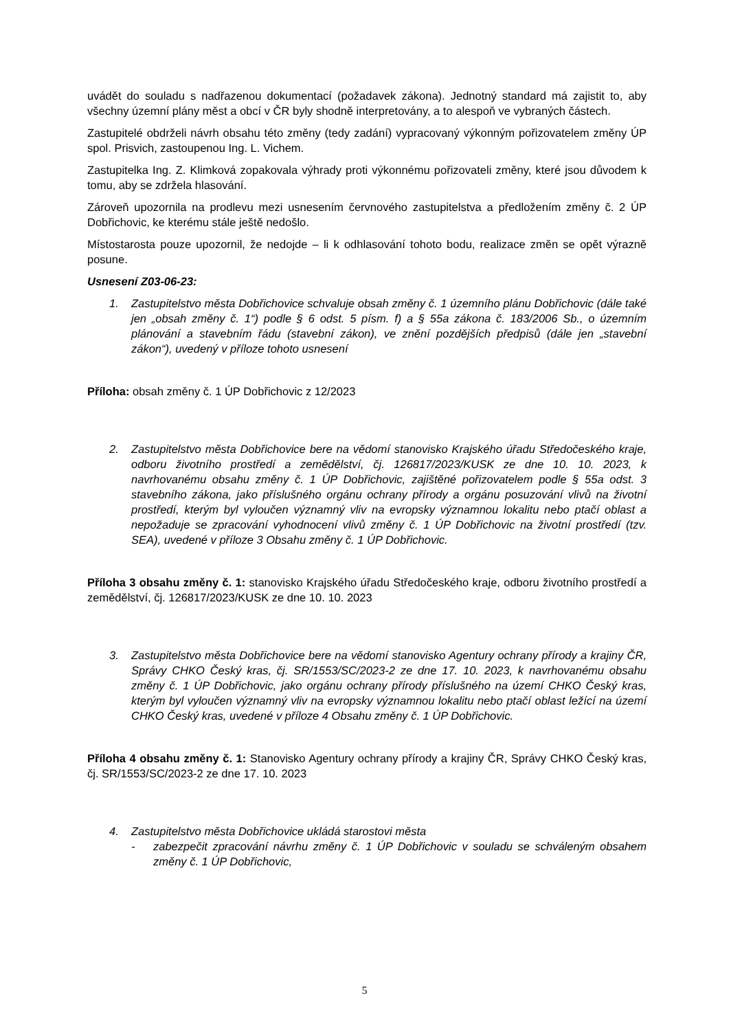uvádět do souladu s nadřazenou dokumentací (požadavek zákona). Jednotný standard má zajistit to, aby všechny územní plány měst a obcí v ČR byly shodně interpretovány, a to alespoň ve vybraných částech.
Zastupitelé obdrželi návrh obsahu této změny (tedy zadání) vypracovaný výkonným pořizovatelem změny ÚP spol. Prisvich, zastoupenou Ing. L. Vichem.
Zastupitelka Ing. Z. Klimková zopakovala výhrady proti výkonnému pořizovateli změny, které jsou důvodem k tomu, aby se zdržela hlasování.
Zároveň upozornila na prodlevu mezi usnesením červnového zastupitelstva a předložením změny č. 2 ÚP Dobřichovic, ke kterému stále ještě nedošlo.
Místostarosta pouze upozornil, že nedojde – li k odhlasování tohoto bodu, realizace změn se opět výrazně posune.
Usnesení Z03-06-23:
1. Zastupitelstvo města Dobřichovice schvaluje obsah změny č. 1 územního plánu Dobřichovic (dále také jen „obsah změny č. 1“) podle § 6 odst. 5 písm. f) a § 55a zákona č. 183/2006 Sb., o územním plánování a stavebním řádu (stavební zákon), ve znění pozdějších předpisů (dále jen „stavební zákon“), uvedený v příloze tohoto usnesení
Příloha: obsah změny č. 1 ÚP Dobřichovic z 12/2023
2. Zastupitelstvo města Dobřichovice bere na vědomí stanovisko Krajského úřadu Středočeského kraje, odboru životního prostředí a zemědělství, čj. 126817/2023/KUSK ze dne 10. 10. 2023, k navrhovanému obsahu změny č. 1 ÚP Dobřichovic, zajištěné pořizovatelem podle § 55a odst. 3 stavebního zákona, jako příslušného orgánu ochrany přírody a orgánu posuzování vlivů na životní prostředí, kterým byl vyloučen významný vliv na evropsky významnou lokalitu nebo ptačí oblast a nepožaduje se zpracování vyhodnocení vlivů změny č. 1 ÚP Dobřichovic na životní prostředí (tzv. SEA), uvedené v příloze 3 Obsahu změny č. 1 ÚP Dobřichovic.
Příloha 3 obsahu změny č. 1: stanovisko Krajského úřadu Středočeského kraje, odboru životního prostředí a zemědělství, čj. 126817/2023/KUSK ze dne 10. 10. 2023
3. Zastupitelstvo města Dobřichovice bere na vědomí stanovisko Agentury ochrany přírody a krajiny ČR, Správy CHKO Český kras, čj. SR/1553/SC/2023-2 ze dne 17. 10. 2023, k navrhovanému obsahu změny č. 1 ÚP Dobřichovic, jako orgánu ochrany přírody příslušného na území CHKO Český kras, kterým byl vyloučen významný vliv na evropsky významnou lokalitu nebo ptačí oblast ležící na území CHKO Český kras, uvedené v příloze 4 Obsahu změny č. 1 ÚP Dobřichovic.
Příloha 4 obsahu změny č. 1: Stanovisko Agentury ochrany přírody a krajiny ČR, Správy CHKO Český kras, čj. SR/1553/SC/2023-2 ze dne 17. 10. 2023
4. Zastupitelstvo města Dobřichovice ukládá starostovi města
- zabezpečit zpracování návrhu změny č. 1 ÚP Dobřichovic v souladu se schváleným obsahem změny č. 1 ÚP Dobřichovic,
5